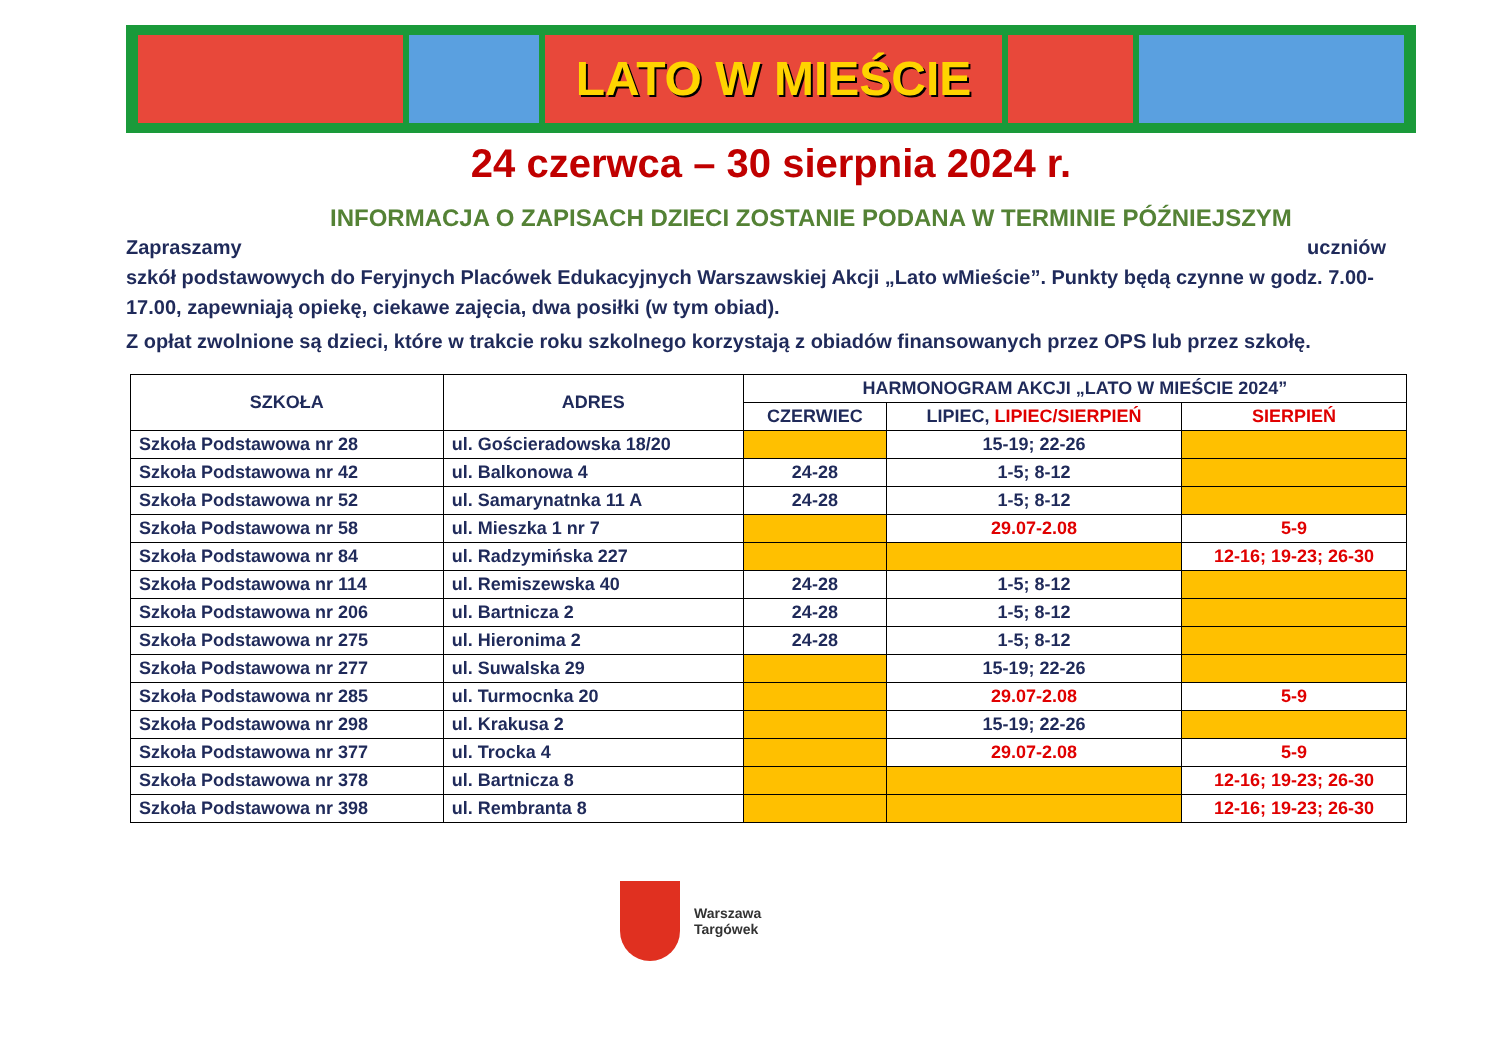LATO W MIEŚCIE
24 czerwca – 30 sierpnia 2024 r.
INFORMACJA O ZAPISACH DZIECI ZOSTANIE PODANA W TERMINIE PÓŹNIEJSZYM
Zapraszamy uczniów
szkół podstawowych do Feryjnych Placówek Edukacyjnych Warszawskiej Akcji „Lato wMieście”. Punkty będą czynne w godz. 7.00-17.00, zapewniają opiekę, ciekawe zajęcia, dwa posiłki (w tym obiad).
Z opłat zwolnione są dzieci, które w trakcie roku szkolnego korzystają z obiadów finansowanych przez OPS lub przez szkołę.
| SZKOŁA | ADRES | HARMONOGRAM AKCJI „LATO W MIEŚCIE 2024” | | |
| --- | --- | --- | --- | --- |
| | | CZERWIEC | LIPIEC, LIPIEC/SIERPIEŃ | SIERPIEŃ |
| Szkoła Podstawowa nr 28 | ul. Gościeradowska 18/20 | | 15-19; 22-26 | |
| Szkoła Podstawowa nr 42 | ul. Balkonowa 4 | 24-28 | 1-5; 8-12 | |
| Szkoła Podstawowa nr 52 | ul. Samarynatnka 11 A | 24-28 | 1-5; 8-12 | |
| Szkoła Podstawowa nr 58 | ul. Mieszka 1 nr 7 | | 29.07-2.08 | 5-9 |
| Szkoła Podstawowa nr 84 | ul. Radzymińska 227 | | | 12-16; 19-23; 26-30 |
| Szkoła Podstawowa nr 114 | ul. Remiszewska 40 | 24-28 | 1-5; 8-12 | |
| Szkoła Podstawowa nr 206 | ul. Bartnicza 2 | 24-28 | 1-5; 8-12 | |
| Szkoła Podstawowa nr 275 | ul. Hieronima 2 | 24-28 | 1-5; 8-12 | |
| Szkoła Podstawowa nr 277 | ul. Suwalska 29 | | 15-19; 22-26 | |
| Szkoła Podstawowa nr 285 | ul. Turmocnka 20 | | 29.07-2.08 | 5-9 |
| Szkoła Podstawowa nr 298 | ul. Krakusa 2 | | 15-19; 22-26 | |
| Szkoła Podstawowa nr 377 | ul. Trocka 4 | | 29.07-2.08 | 5-9 |
| Szkoła Podstawowa nr 378 | ul. Bartnicza 8 | | | 12-16; 19-23; 26-30 |
| Szkoła Podstawowa nr 398 | ul. Rembranta 8 | | | 12-16; 19-23; 26-30 |
Warszawa
Targówek